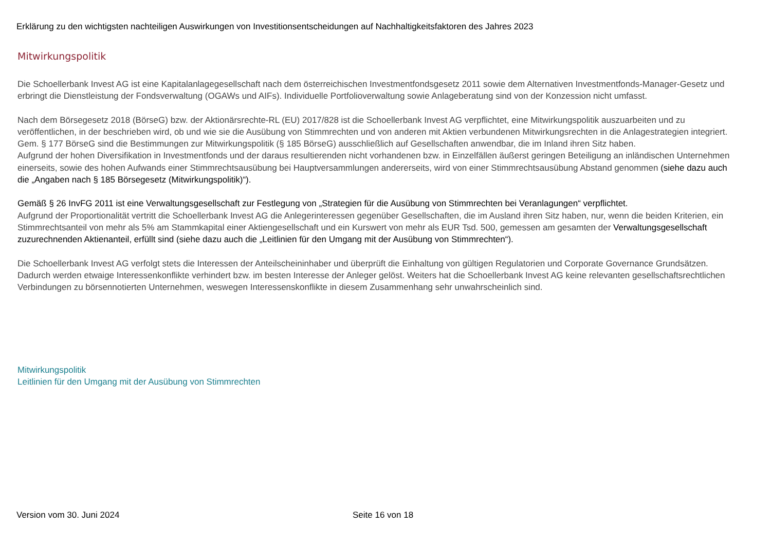Erklärung zu den wichtigsten nachteiligen Auswirkungen von Investitionsentscheidungen auf Nachhaltigkeitsfaktoren des Jahres 2023
Mitwirkungspolitik
Die Schoellerbank Invest AG ist eine Kapitalanlagegesellschaft nach dem österreichischen Investmentfondsgesetz 2011 sowie dem Alternativen Investmentfonds-Manager-Gesetz und erbringt die Dienstleistung der Fondsverwaltung (OGAWs und AIFs). Individuelle Portfolioverwaltung sowie Anlageberatung sind von der Konzession nicht umfasst.
Nach dem Börsegesetz 2018 (BörseG) bzw. der Aktionärsrechte-RL (EU) 2017/828 ist die Schoellerbank Invest AG verpflichtet, eine Mitwirkungspolitik auszuarbeiten und zu veröffentlichen, in der beschrieben wird, ob und wie sie die Ausübung von Stimmrechten und von anderen mit Aktien verbundenen Mitwirkungsrechten in die Anlagestrategien integriert. Gem. § 177 BörseG sind die Bestimmungen zur Mitwirkungspolitik (§ 185 BörseG) ausschließlich auf Gesellschaften anwendbar, die im Inland ihren Sitz haben.
Aufgrund der hohen Diversifikation in Investmentfonds und der daraus resultierenden nicht vorhandenen bzw. in Einzelfällen äußerst geringen Beteiligung an inländischen Unternehmen einerseits, sowie des hohen Aufwands einer Stimmrechtsausübung bei Hauptversammlungen andererseits, wird von einer Stimmrechtsausübung Abstand genommen (siehe dazu auch die „Angaben nach § 185 Börsegesetz (Mitwirkungspolitik)“).
Gemäß § 26 InvFG 2011 ist eine Verwaltungsgesellschaft zur Festlegung von „Strategien für die Ausübung von Stimmrechten bei Veranlagungen“ verpflichtet.
Aufgrund der Proportionalität vertritt die Schoellerbank Invest AG die Anlegerinteressen gegenüber Gesellschaften, die im Ausland ihren Sitz haben, nur, wenn die beiden Kriterien, ein Stimmrechtsanteil von mehr als 5% am Stammkapital einer Aktiengesellschaft und ein Kurswert von mehr als EUR Tsd. 500, gemessen am gesamten der Verwaltungsgesellschaft zuzurechnenden Aktienanteil, erfüllt sind (siehe dazu auch die „Leitlinien für den Umgang mit der Ausübung von Stimmrechten“).
Die Schoellerbank Invest AG verfolgt stets die Interessen der Anteilscheininhaber und überprüft die Einhaltung von gültigen Regulatorien und Corporate Governance Grundsätzen. Dadurch werden etwaige Interessenkonflikte verhindert bzw. im besten Interesse der Anleger gelöst. Weiters hat die Schoellerbank Invest AG keine relevanten gesellschaftsrechtlichen Verbindungen zu börsennotierten Unternehmen, weswegen Interessenskonflikte in diesem Zusammenhang sehr unwahrscheinlich sind.
Mitwirkungspolitik
Leitlinien für den Umgang mit der Ausübung von Stimmrechten
Version vom 30. Juni 2024 Seite 16 von 18